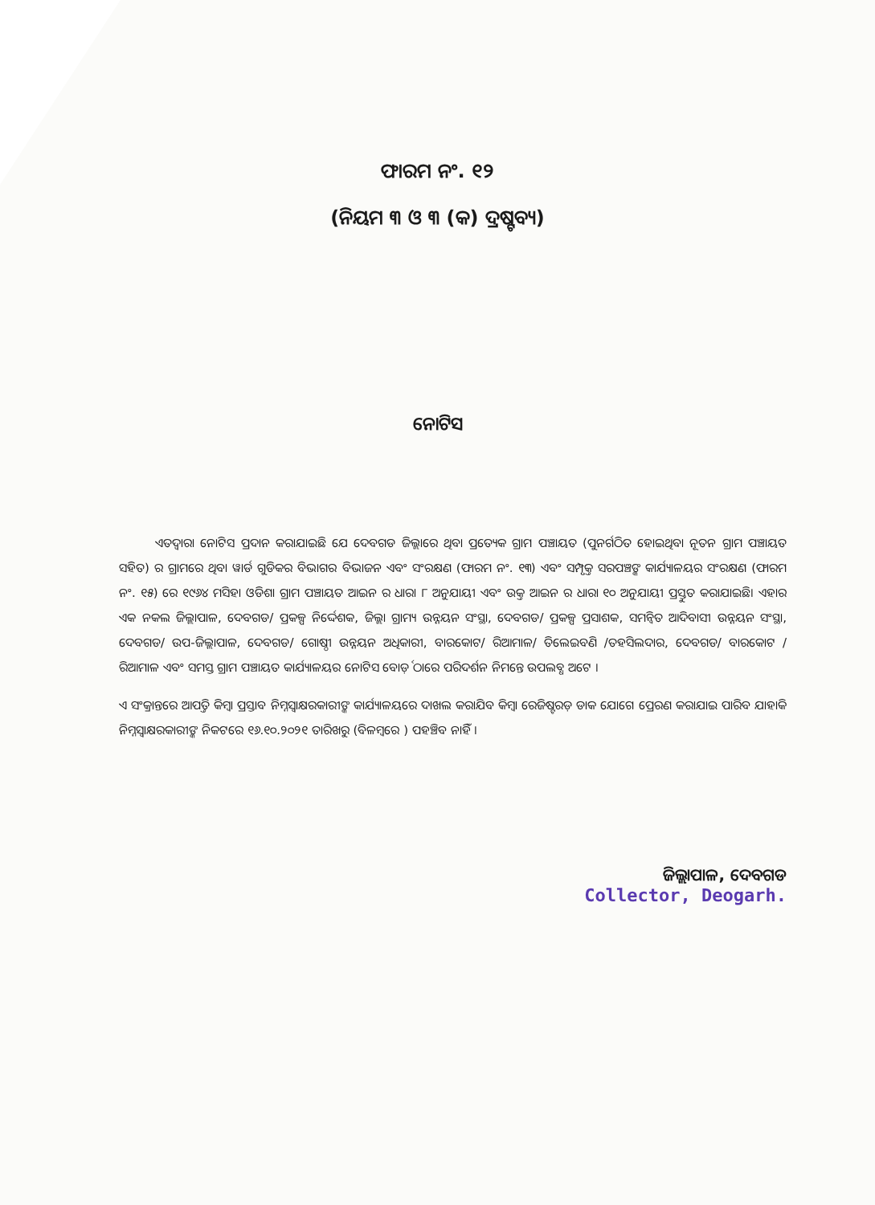ଫାରମ ନଂ. ୧୨
(ନିୟମ ୩ ଓ ୩ (କ) ଦ୍ରଷ୍ଟବ୍ୟ)
ନୋଟିସ
   ଏତଦ୍ୱାରା ନୋଟିସ ପ୍ରଦାନ କରାଯାଇଛି ଯେ ଦେବଗଡ ଜ଼ିଲ୍ଲାରେ ଥିବା ପ୍ରତ୍ୟେକ ଗ୍ରାମ ପଞ୍ଚାୟତ (ପୁନର୍ଗଠିତ ହୋଇଥିବା ନୂତନ ଗ୍ରାମ ପଞ୍ଚାୟତ ସହିତ) ର ଗ୍ରାମରେ ଥିବା ୱାର୍ଡ ଗୁଡିକର ବିଭାଗର ବିଭାଜନ ଏବଂ ସଂରକ୍ଷଣ (ଫାରମ ନଂ. ୧୩) ଏବଂ ସମ୍ପୃକ୍ତ ସରପଞ୍ଚଙ୍କ କାର୍ଯ୍ୟାଳୟର ସଂରକ୍ଷଣ (ଫାରମ ନଂ. ୧୫) ରେ ୧୯୬୪ ମସିହା ଓଡିଶା ଗ୍ରାମ ପଞ୍ଚାୟତ ଆଇନ ର ଧାରା ୮ ଅନୁଯାୟୀ ଏବଂ ଉକ୍ତ ଆଇନ ର ଧାରା ୧୦ ଅନୁଯାୟୀ ପ୍ରସ୍ତୁତ କରାଯାଇଛି। ଏହାର ଏକ ନକଲ ଜ଼ିଲ୍ଲାପାଳ, ଦେବଗଡ/ ପ୍ରକଳ୍ପ ନିର୍ଦ୍ଦେଶକ, ଜ଼ିଲ୍ଲା ଗ୍ରାମ୍ୟ ଉନ୍ନୟନ ସଂସ୍ଥା, ଦେବଗଡ/ ପ୍ରକଳ୍ପ ପ୍ରସାଶକ, ସମନ୍ୱିତ ଆଦିବାସୀ ଉନ୍ନୟନ ସଂସ୍ଥା, ଦେବଗଡ/ ଉପ-ଜ଼ିଲ୍ଲାପାଳ, ଦେବଗଡ/ ଗୋଷ୍ଠୀ ଉନ୍ନୟନ ଅଧିକାରୀ, ବାରକୋଟ/ ରିଆମାଳ/ ତିଲେଇବଣି /ତହସିଲଦାର, ଦେବଗଡ/ ବାରକୋଟ / ରିଆମାଳ ଏବଂ ସମସ୍ତ ଗ୍ରାମ ପଞ୍ଚାୟତ କାର୍ଯ୍ୟାଳୟର ନୋଟିସ ବୋର୍ଡ଼ ଠାରେ ପରିଦର୍ଶନ ନିମନ୍ତେ ଉପଲବ୍ଧ ଅଟେ ।
ଏ ସଂକ୍ରାନ୍ତରେ ଆପତ୍ତି କିମ୍ବା ପ୍ରସ୍ତାବ ନିମ୍ନସ୍ୱାକ୍ଷରକାରୀଙ୍କ କାର୍ଯ୍ୟାଳୟରେ ଦାଖଲ କରାଯିବ କିମ୍ବା ରେଜିଷ୍ଟରଡ଼ ଡାକ ଯୋଗେ ପ୍ରେରଣ କରାଯାଇ ପାରିବ ଯାହାକି ନିମ୍ନସ୍ୱାକ୍ଷରକାରୀଙ୍କ ନିକଟରେ ୧୬.୧୦.୨୦୨୧ ତାରିଖରୁ (ବିଳମ୍ବରେ ) ପହଞ୍ଚିବ ନାହିଁ ।
ଜ଼ିଲ୍ଲାପାଳ, ଦେବଗଡ
Collector, Deogarh.